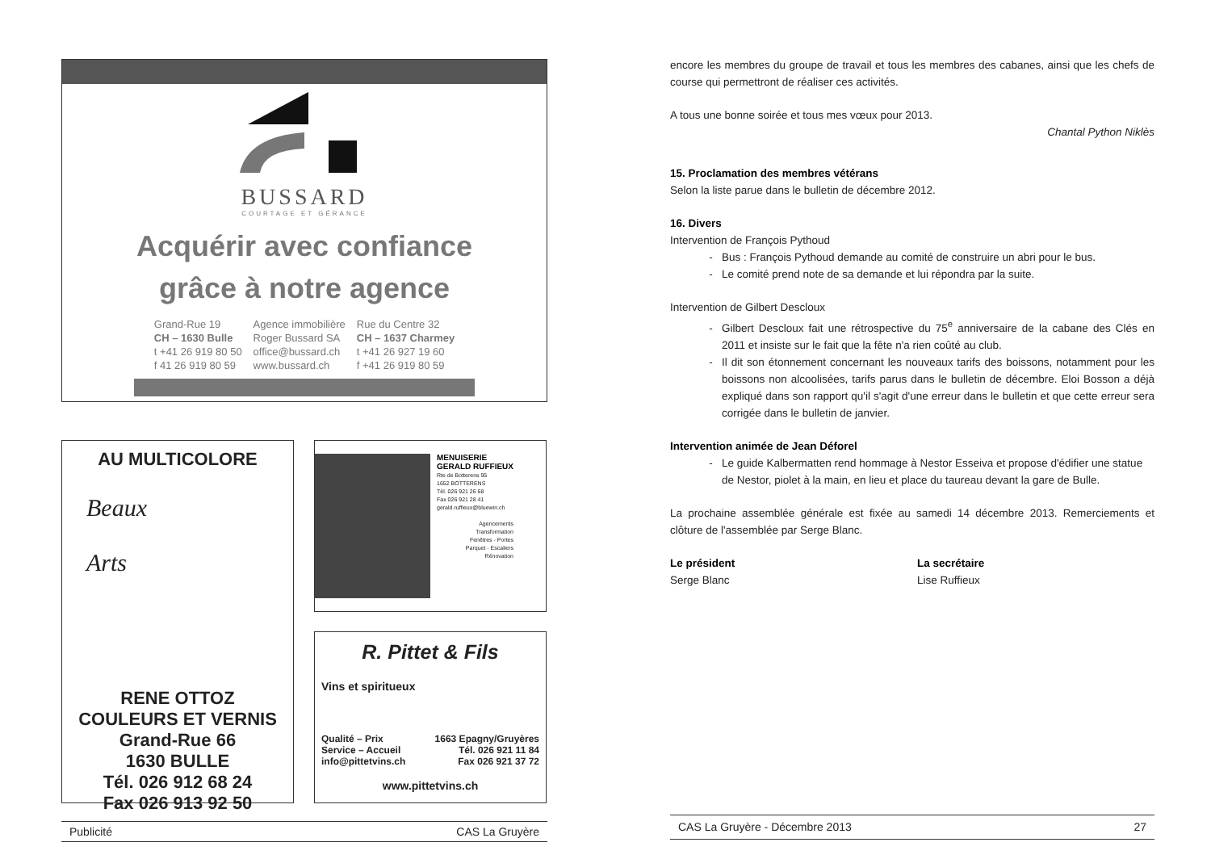BUSSARD
COURTAGE ET GÉRANCE
Acquérir avec confiance
grâce à notre agence
Grand-Rue 19
CH – 1630 Bulle
t +41 26 919 80 50
f 41 26 919 80 59
Agence immobilière
Roger Bussard SA
office@bussard.ch
www.bussard.ch
Rue du Centre 32
CH – 1637 Charmey
t +41 26 927 19 60
f +41 26 919 80 59
AU MULTICOLORE
Beaux
Arts
RENE OTTOZ
COULEURS ET VERNIS
Grand-Rue 66
1630 BULLE
Tél. 026 912 68 24
Fax 026 913 92 50
MENUISERIE
GERALD RUFFIEUX
Rte de Botterens 95
1652 BOTTERENS
Tél. 026 921 26 68
Fax 026 921 28 41
gerald.ruffieux@bluewin.ch
Agencements
Transformation
Fenêtres - Portes
Parquet - Escaliers
Rénovation
R. Pittet & Fils
Vins et spiritueux
Qualité – Prix
Service – Accueil
info@pittetvins.ch
1663 Epagny/Gruyères
Tél. 026 921 11 84
Fax 026 921 37 72
www.pittetvins.ch
Publicité CAS La Gruyère
encore les membres du groupe de travail et tous les membres des cabanes, ainsi que les chefs de course qui permettront de réaliser ces activités.
A tous une bonne soirée et tous mes vœux pour 2013.
Chantal Python Niklès
15. Proclamation des membres vétérans
Selon la liste parue dans le bulletin de décembre 2012.
16. Divers
Intervention de François Pythoud
Bus : François Pythoud demande au comité de construire un abri pour le bus.
Le comité prend note de sa demande et lui répondra par la suite.
Intervention de Gilbert Descloux
Gilbert Descloux fait une rétrospective du 75<sup>e</sup> anniversaire de la cabane des Clés en 2011 et insiste sur le fait que la fête n'a rien coûté au club.
Il dit son étonnement concernant les nouveaux tarifs des boissons, notamment pour les boissons non alcoolisées, tarifs parus dans le bulletin de décembre. Eloi Bosson a déjà expliqué dans son rapport qu'il s'agit d'une erreur dans le bulletin et que cette erreur sera corrigée dans le bulletin de janvier.
Intervention animée de Jean Déforel
Le guide Kalbermatten rend hommage à Nestor Esseiva et propose d'édifier une statue de Nestor, piolet à la main, en lieu et place du taureau devant la gare de Bulle.
La prochaine assemblée générale est fixée au samedi 14 décembre 2013. Remerciements et clôture de l'assemblée par Serge Blanc.
Le président
Serge Blanc
La secrétaire
Lise Ruffieux
CAS La Gruyère - Décembre 2013 27